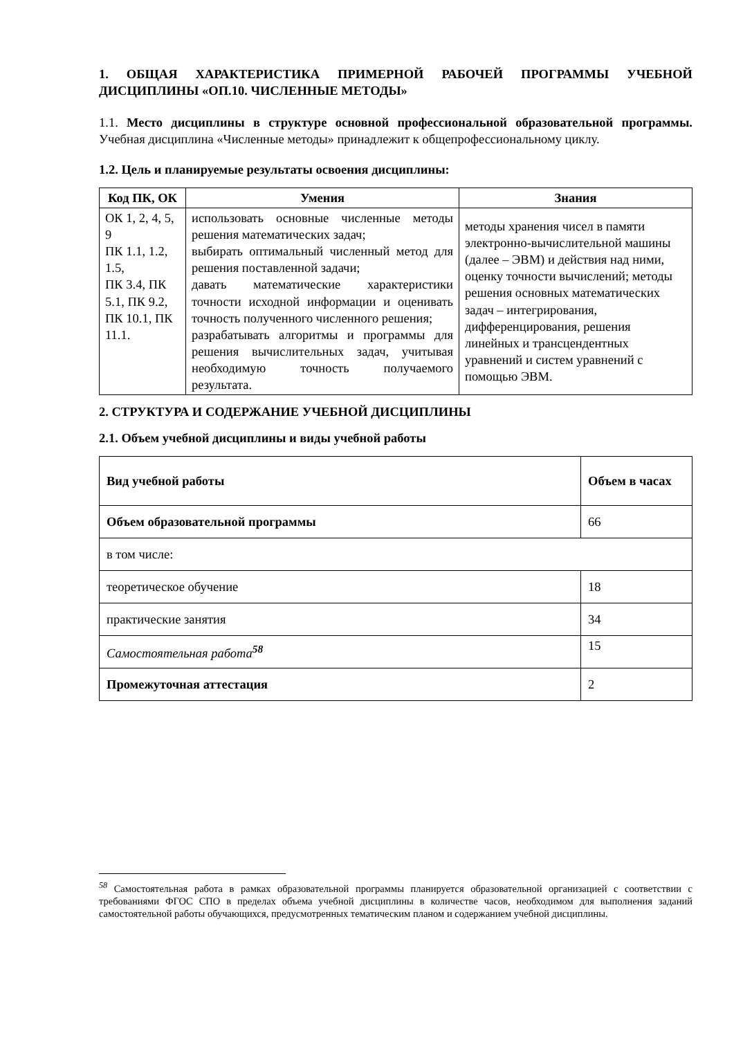1. ОБЩАЯ ХАРАКТЕРИСТИКА ПРИМЕРНОЙ РАБОЧЕЙ ПРОГРАММЫ УЧЕБНОЙ ДИСЦИПЛИНЫ «ОП.10. ЧИСЛЕННЫЕ МЕТОДЫ»
1.1. Место дисциплины в структуре основной профессиональной образовательной программы. Учебная дисциплина «Численные методы» принадлежит к общепрофессиональному циклу.
1.2. Цель и планируемые результаты освоения дисциплины:
| Код ПК, ОК | Умения | Знания |
| --- | --- | --- |
| ОК 1, 2, 4, 5, 9 ПК 1.1, 1.2, 1.5, ПК 3.4, ПК 5.1, ПК 9.2, ПК 10.1, ПК 11.1. | использовать основные численные методы решения математических задач; выбирать оптимальный численный метод для решения поставленной задачи; давать математические характеристики точности исходной информации и оценивать точность полученного численного решения; разрабатывать алгоритмы и программы для решения вычислительных задач, учитывая необходимую точность получаемого результата. | методы хранения чисел в памяти электронно-вычислительной машины (далее – ЭВМ) и действия над ними, оценку точности вычислений; методы решения основных математических задач – интегрирования, дифференцирования, решения линейных и трансцендентных уравнений и систем уравнений с помощью ЭВМ. |
2. СТРУКТУРА И СОДЕРЖАНИЕ УЧЕБНОЙ ДИСЦИПЛИНЫ
2.1. Объем учебной дисциплины и виды учебной работы
| Вид учебной работы | Объем в часах |
| Объем образовательной программы | 66 |
| в том числе: | |
| теоретическое обучение | 18 |
| практические занятия | 34 |
| Самостоятельная работа<sup>58</sup> | 15 |
| Промежуточная аттестация | 2 |
<sup>58</sup> Самостоятельная работа в рамках образовательной программы планируется образовательной организацией с соответствии с требованиями ФГОС СПО в пределах объема учебной дисциплины в количестве часов, необходимом для выполнения заданий самостоятельной работы обучающихся, предусмотренных тематическим планом и содержанием учебной дисциплины.